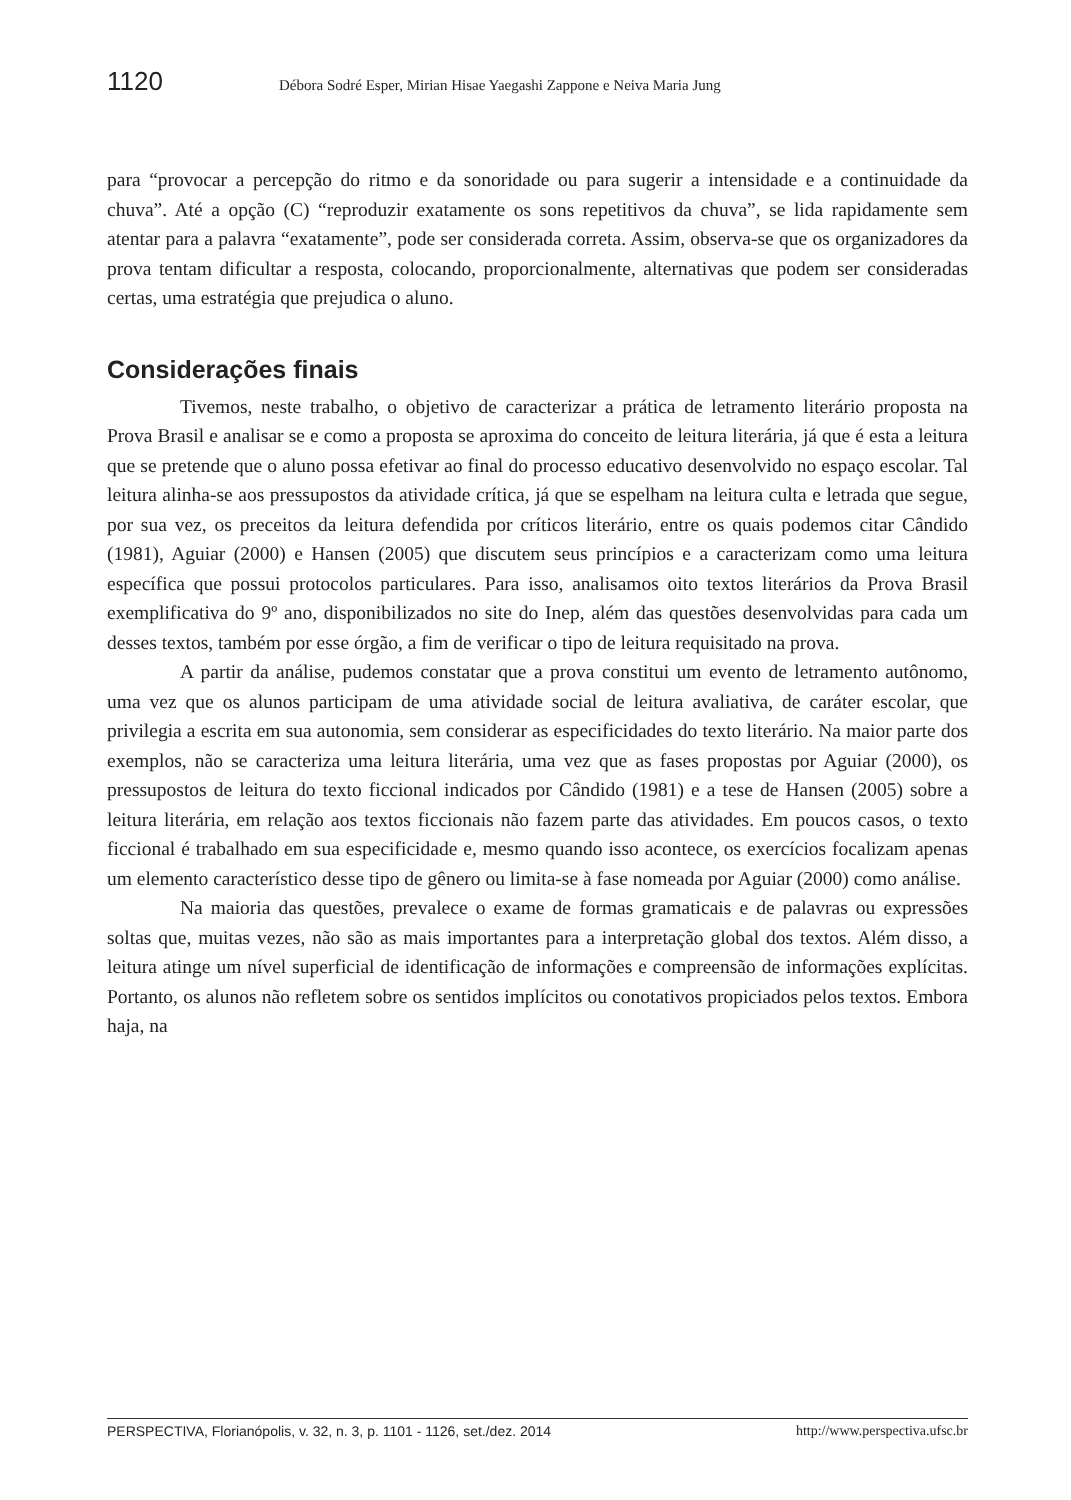1120 Débora Sodré Esper, Mirian Hisae Yaegashi Zappone e Neiva Maria Jung
para “provocar a percepção do ritmo e da sonoridade ou para sugerir a intensidade e a continuidade da chuva”. Até a opção (C) “reproduzir exatamente os sons repetitivos da chuva”, se lida rapidamente sem atentar para a palavra “exatamente”, pode ser considerada correta. Assim, observa-se que os organizadores da prova tentam dificultar a resposta, colocando, proporcionalmente, alternativas que podem ser consideradas certas, uma estratégia que prejudica o aluno.
Considerações finais
Tivemos, neste trabalho, o objetivo de caracterizar a prática de letramento literário proposta na Prova Brasil e analisar se e como a proposta se aproxima do conceito de leitura literária, já que é esta a leitura que se pretende que o aluno possa efetivar ao final do processo educativo desenvolvido no espaço escolar. Tal leitura alinha-se aos pressupostos da atividade crítica, já que se espelham na leitura culta e letrada que segue, por sua vez, os preceitos da leitura defendida por críticos literário, entre os quais podemos citar Cândido (1981), Aguiar (2000) e Hansen (2005) que discutem seus princípios e a caracterizam como uma leitura específica que possui protocolos particulares. Para isso, analisamos oito textos literários da Prova Brasil exemplificativa do 9º ano, disponibilizados no site do Inep, além das questões desenvolvidas para cada um desses textos, também por esse órgão, a fim de verificar o tipo de leitura requisitado na prova.
A partir da análise, pudemos constatar que a prova constitui um evento de letramento autônomo, uma vez que os alunos participam de uma atividade social de leitura avaliativa, de caráter escolar, que privilegia a escrita em sua autonomia, sem considerar as especificidades do texto literário. Na maior parte dos exemplos, não se caracteriza uma leitura literária, uma vez que as fases propostas por Aguiar (2000), os pressupostos de leitura do texto ficcional indicados por Cândido (1981) e a tese de Hansen (2005) sobre a leitura literária, em relação aos textos ficcionais não fazem parte das atividades. Em poucos casos, o texto ficcional é trabalhado em sua especificidade e, mesmo quando isso acontece, os exercícios focalizam apenas um elemento característico desse tipo de gênero ou limita-se à fase nomeada por Aguiar (2000) como análise.
Na maioria das questões, prevalece o exame de formas gramaticais e de palavras ou expressões soltas que, muitas vezes, não são as mais importantes para a interpretação global dos textos. Além disso, a leitura atinge um nível superficial de identificação de informações e compreensão de informações explícitas. Portanto, os alunos não refletem sobre os sentidos implícitos ou conotativos propiciados pelos textos. Embora haja, na
PERSPECTIVA, Florianópolis, v. 32, n. 3, p. 1101 - 1126, set./dez. 2014 http://www.perspectiva.ufsc.br